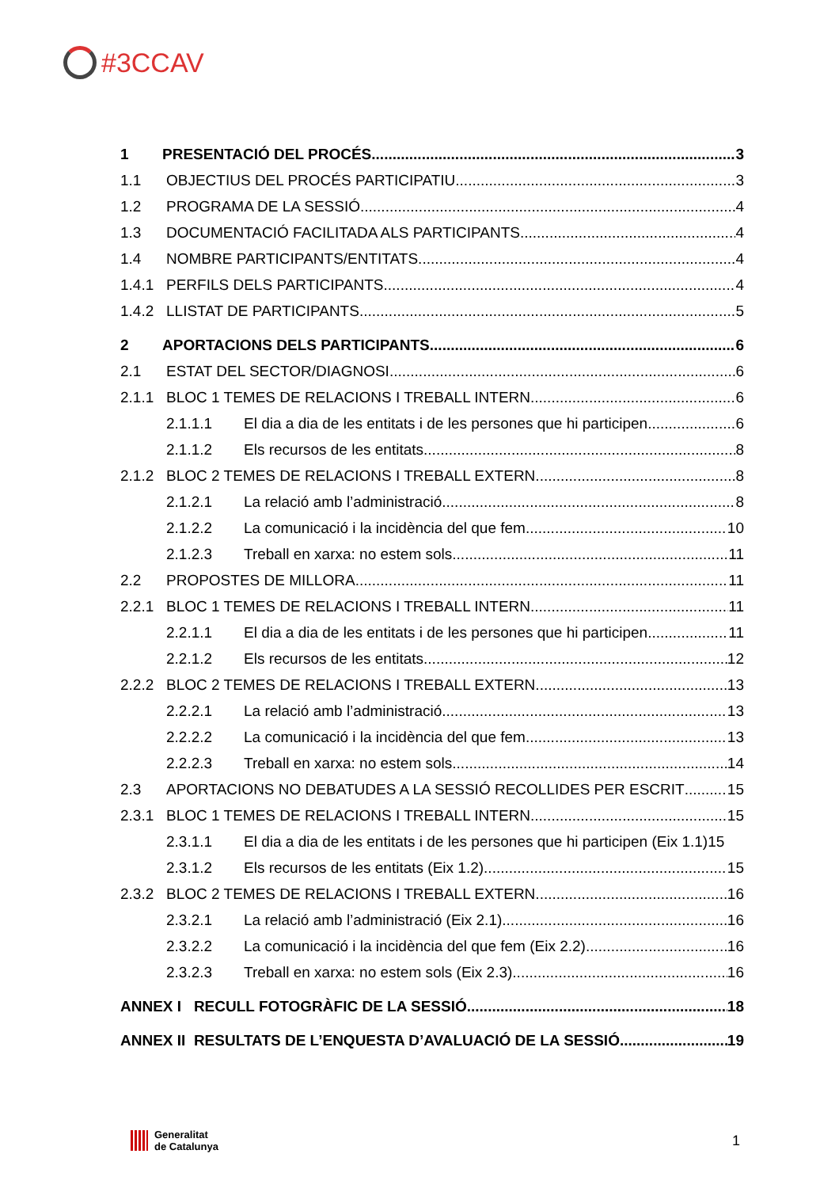#3CCAV
1 PRESENTACIÓ DEL PROCÉS 3
1.1 OBJECTIUS DEL PROCÉS PARTICIPATIU 3
1.2 PROGRAMA DE LA SESSIÓ 4
1.3 DOCUMENTACIÓ FACILITADA ALS PARTICIPANTS 4
1.4 NOMBRE PARTICIPANTS/ENTITATS 4
1.4.1 PERFILS DELS PARTICIPANTS 4
1.4.2 LLISTAT DE PARTICIPANTS 5
2 APORTACIONS DELS PARTICIPANTS 6
2.1 ESTAT DEL SECTOR/DIAGNOSI 6
2.1.1 BLOC 1 TEMES DE RELACIONS I TREBALL INTERN 6
2.1.1.1 El dia a dia de les entitats i de les persones que hi participen 6
2.1.1.2 Els recursos de les entitats 8
2.1.2 BLOC 2 TEMES DE RELACIONS I TREBALL EXTERN 8
2.1.2.1 La relació amb l’administració 8
2.1.2.2 La comunicació i la incidència del que fem 10
2.1.2.3 Treball en xarxa: no estem sols 11
2.2 PROPOSTES DE MILLORA 11
2.2.1 BLOC 1 TEMES DE RELACIONS I TREBALL INTERN 11
2.2.1.1 El dia a dia de les entitats i de les persones que hi participen 11
2.2.1.2 Els recursos de les entitats 12
2.2.2 BLOC 2 TEMES DE RELACIONS I TREBALL EXTERN 13
2.2.2.1 La relació amb l’administració 13
2.2.2.2 La comunicació i la incidència del que fem 13
2.2.2.3 Treball en xarxa: no estem sols 14
2.3 APORTACIONS NO DEBATUDES A LA SESSIÓ RECOLLIDES PER ESCRIT 15
2.3.1 BLOC 1 TEMES DE RELACIONS I TREBALL INTERN 15
2.3.1.1 El dia a dia de les entitats i de les persones que hi participen (Eix 1.1) 15
2.3.1.2 Els recursos de les entitats (Eix 1.2) 15
2.3.2 BLOC 2 TEMES DE RELACIONS I TREBALL EXTERN 16
2.3.2.1 La relació amb l’administració (Eix 2.1) 16
2.3.2.2 La comunicació i la incidència del que fem (Eix 2.2) 16
2.3.2.3 Treball en xarxa: no estem sols (Eix 2.3) 16
ANNEX I RECULL FOTOGRÀFIC DE LA SESSIÓ 18
ANNEX II RESULTATS DE L’ENQUESTA D’AVALUACIÓ DE LA SESSIÓ 19
Generalitat
de Catalunya
1